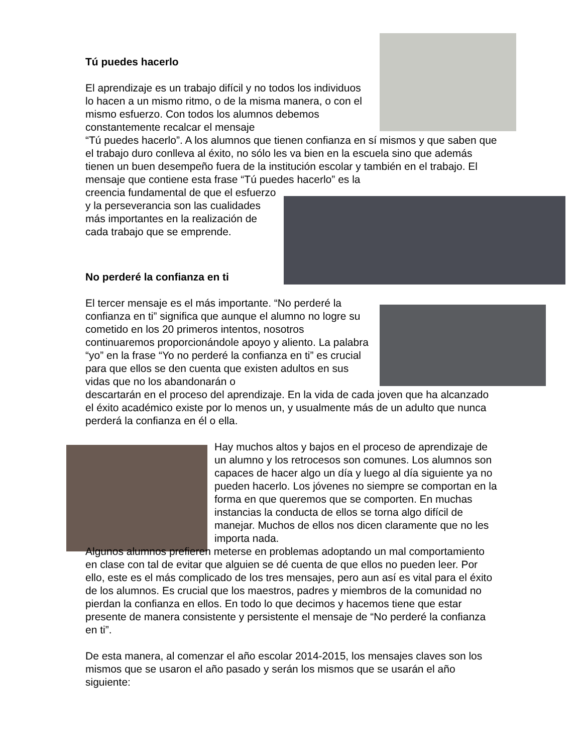Tú puedes hacerlo
El aprendizaje es un trabajo difícil y no todos los individuos lo hacen a un mismo ritmo, o de la misma manera, o con el mismo esfuerzo. Con todos los alumnos debemos constantemente recalcar el mensaje
“Tú puedes hacerlo”. A los alumnos que tienen confianza en sí mismos y que saben que el trabajo duro conlleva al éxito, no sólo les va bien en la escuela sino que además tienen un buen desempeño fuera de la institución escolar y también en el trabajo. El mensaje que contiene esta frase “Tú puedes hacerlo” es la
creencia fundamental de que el esfuerzo y la perseverancia son las cualidades más importantes en la realización de cada trabajo que se emprende.
No perderé la confianza en ti
El tercer mensaje es el más importante. “No perderé la confianza en ti” significa que aunque el alumno no logre su cometido en los 20 primeros intentos, nosotros continuaremos proporcionándole apoyo y aliento. La palabra “yo” en la frase “Yo no perderé la confianza en ti” es crucial para que ellos se den cuenta que existen adultos en sus vidas que no los abandonarán o
descartarán en el proceso del aprendizaje. En la vida de cada joven que ha alcanzado el éxito académico existe por lo menos un, y usualmente más de un adulto que nunca perderá la confianza en él o ella.
Hay muchos altos y bajos en el proceso de aprendizaje de un alumno y los retrocesos son comunes. Los alumnos son capaces de hacer algo un día y luego al día siguiente ya no pueden hacerlo. Los jóvenes no siempre se comportan en la forma en que queremos que se comporten. En muchas instancias la conducta de ellos se torna algo difícil de manejar. Muchos de ellos nos dicen claramente que no les importa nada.
Algunos alumnos prefieren meterse en problemas adoptando un mal comportamiento en clase con tal de evitar que alguien se dé cuenta de que ellos no pueden leer. Por ello, este es el más complicado de los tres mensajes, pero aun así es vital para el éxito de los alumnos. Es crucial que los maestros, padres y miembros de la comunidad no pierdan la confianza en ellos. En todo lo que decimos y hacemos tiene que estar presente de manera consistente y persistente el mensaje de “No perderé la confianza en ti”.
De esta manera, al comenzar el año escolar 2014-2015, los mensajes claves son los mismos que se usaron el año pasado y serán los mismos que se usarán el año siguiente: